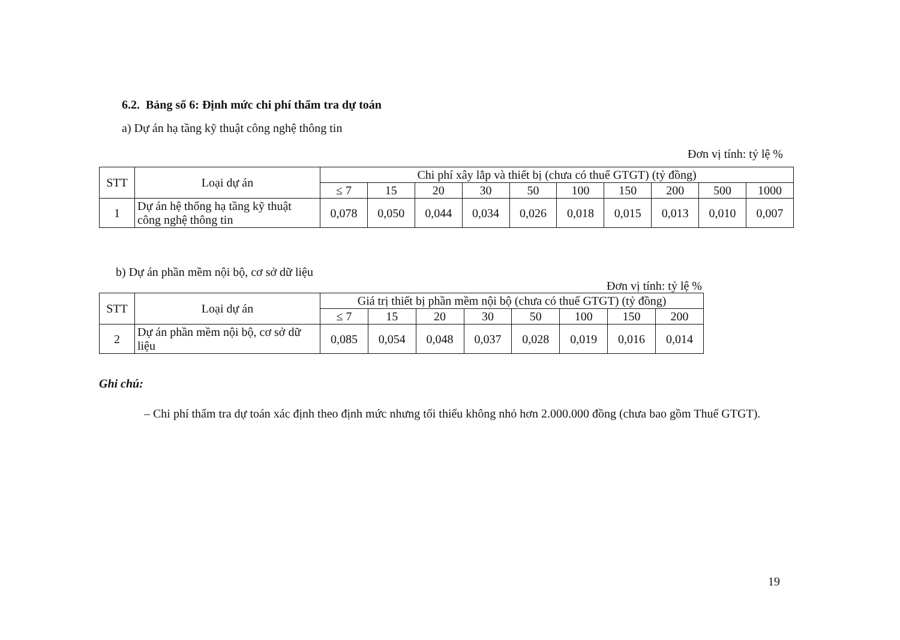6.2. Bảng số 6: Định mức chi phí thẩm tra dự toán
a) Dự án hạ tầng kỹ thuật công nghệ thông tin
Đơn vị tính: tỷ lệ %
| STT | Loại dự án | Chi phí xây lắp và thiết bị (chưa có thuế GTGT) (tỷ đồng) | | | | | | | | | |
| --- | --- | --- | --- | --- | --- | --- | --- | --- | --- | --- | --- |
| | | ≤ 7 | 15 | 20 | 30 | 50 | 100 | 150 | 200 | 500 | 1000 |
| 1 | Dự án hệ thống hạ tầng kỹ thuật công nghệ thông tin | 0,078 | 0,050 | 0,044 | 0,034 | 0,026 | 0,018 | 0,015 | 0,013 | 0,010 | 0,007 |
b) Dự án phần mềm nội bộ, cơ sở dữ liệu
Đơn vị tính: tỷ lệ %
| STT | Loại dự án | Giá trị thiết bị phần mềm nội bộ (chưa có thuế GTGT) (tỷ đồng) | | | | | | | |
| --- | --- | --- | --- | --- | --- | --- | --- | --- | --- |
| | | ≤ 7 | 15 | 20 | 30 | 50 | 100 | 150 | 200 |
| 2 | Dự án phần mềm nội bộ, cơ sở dữ liệu | 0,085 | 0,054 | 0,048 | 0,037 | 0,028 | 0,019 | 0,016 | 0,014 |
Ghi chú:
– Chi phí thẩm tra dự toán xác định theo định mức nhưng tối thiểu không nhỏ hơn 2.000.000 đồng (chưa bao gồm Thuế GTGT).
19